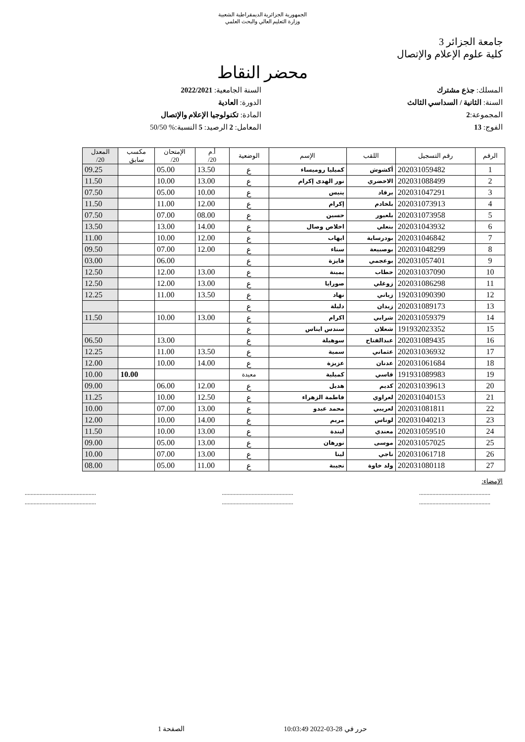الجمهورية الجزائرية الديمقراطية الشعبية
وزارة التعليم العالي والبحث العلمي
جامعة الجزائر 3
كلية علوم الإعلام والإتصال
محضر النقاط
المسلك: جذع مشترك
السنة: الثانية / السداسي الثالث
المجموعة:2
الفوج: 13
السنة الجامعية: 2022/2021
الدورة: العادية
المادة: تكنولوجيا الإعلام والإتصال
المعامل: 2 الرصيد: 5 النسبة:% 50/50
| الرقم | رقم التسجيل | اللقب | الإسم | الوضعية | أ.م 20/ | الإمتحان 20/ | مكسب سابق | المعدل 20/ |
| --- | --- | --- | --- | --- | --- | --- | --- | --- |
| 1 | 202031059482 | أكشوش | كميليا روميساء | ع | 13.50 | 05.00 | | 09.25 |
| 2 | 202031088499 | الاخضري | نور الهدى إكرام | ع | 13.00 | 10.00 | | 11.50 |
| 3 | 202031047291 | برقاد | ينيس | ع | 10.00 | 05.00 | | 07.50 |
| 4 | 202031073913 | بلخادم | إكرام | ع | 12.00 | 11.00 | | 11.50 |
| 5 | 202031073958 | بلعيور | حسين | ع | 08.00 | 07.00 | | 07.50 |
| 6 | 202031043932 | بنعلي | اخلاص وصال | ع | 14.00 | 13.00 | | 13.50 |
| 7 | 202031046842 | بودرساية | ايهاب | ع | 12.00 | 10.00 | | 11.00 |
| 8 | 202031048299 | بوصبيعة | سناء | ع | 12.00 | 07.00 | | 09.50 |
| 9 | 202031057401 | بوعجمي | فايزة | ع | | 06.00 | | 03.00 |
| 10 | 202031037090 | حطاب | يمينة | ع | 13.00 | 12.00 | | 12.50 |
| 11 | 202031086298 | زوغلي | صورايا | ع | 13.00 | 12.00 | | 12.50 |
| 12 | 192031090390 | زياني | نهاد | ع | 13.50 | 11.00 | | 12.25 |
| 13 | 202031089173 | زيدان | دليلة | ع | | | | |
| 14 | 202031059379 | شرابي | اكرام | ع | 13.00 | 10.00 | | 11.50 |
| 15 | 191932023352 | شعلان | سندس ايناس | ع | | | | |
| 16 | 202031089435 | عبدالفتاح | سوهيلة | ع | | 13.00 | | 06.50 |
| 17 | 202031036932 | عثماني | سمية | ع | 13.50 | 11.00 | | 12.25 |
| 18 | 202031061684 | عدنان | عزيزة | ع | 14.00 | 10.00 | | 12.00 |
| 19 | 191931089983 | قاسي | كميلية | معيدة | | | 10.00 | 10.00 |
| 20 | 202031039613 | كديم | هديل | ع | 12.00 | 06.00 | | 09.00 |
| 21 | 202031040153 | لعراوي | فاطمة الزهراء | ع | 12.50 | 10.00 | | 11.25 |
| 22 | 202031081811 | لعريبي | محمد عبدو | ع | 13.00 | 07.00 | | 10.00 |
| 23 | 202031040213 | لوناس | مريم | ع | 14.00 | 10.00 | | 12.00 |
| 24 | 202031059510 | معندي | ليندة | ع | 13.00 | 10.00 | | 11.50 |
| 25 | 202031057025 | موسى | نورهان | ع | 13.00 | 05.00 | | 09.00 |
| 26 | 202031061718 | ناجي | لينا | ع | 13.00 | 07.00 | | 10.00 |
| 27 | 202031080118 | ولد خاوة | نجيبة | ع | 11.00 | 05.00 | | 08.00 |
الإمضاء:
................................................ ................................................ ................................................
................................................ ................................................ ................................................
حرر في 28-03-2022 10:03:49 الصفحة 1